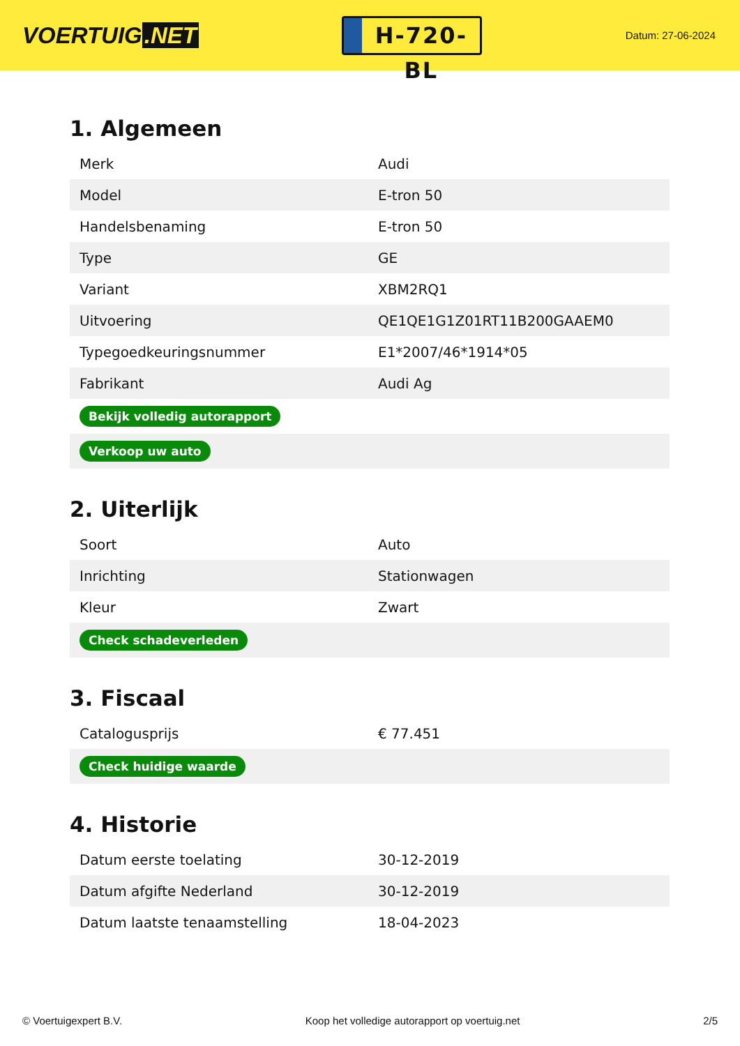VOERTUIG.NET
H-720-BL
Datum: 27-06-2024
1. Algemeen
| Merk | Audi |
| Model | E-tron 50 |
| Handelsbenaming | E-tron 50 |
| Type | GE |
| Variant | XBM2RQ1 |
| Uitvoering | QE1QE1G1Z01RT11B200GAAEM0 |
| Typegoedkeuringsnummer | E1*2007/46*1914*05 |
| Fabrikant | Audi Ag |
| Bekijk volledig autorapport | |
| Verkoop uw auto | |
2. Uiterlijk
| Soort | Auto |
| Inrichting | Stationwagen |
| Kleur | Zwart |
| Check schadeverleden | |
3. Fiscaal
| Catalogusprijs | € 77.451 |
| Check huidige waarde | |
4. Historie
| Datum eerste toelating | 30-12-2019 |
| Datum afgifte Nederland | 30-12-2019 |
| Datum laatste tenaamstelling | 18-04-2023 |
© Voertuigexpert B.V. Koop het volledige autorapport op voertuig.net 2/5